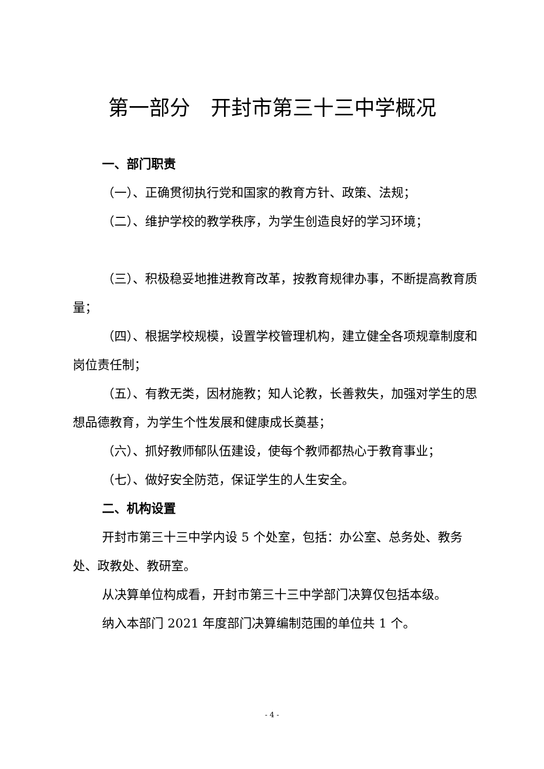第一部分　开封市第三十三中学概况
一、部门职责
（一）、正确贯彻执行党和国家的教育方针、政策、法规；
（二）、维护学校的教学秩序，为学生创造良好的学习环境；
（三）、积极稳妥地推进教育改革，按教育规律办事，不断提高教育质量；
（四）、根据学校规模，设置学校管理机构，建立健全各项规章制度和岗位责任制；
（五）、有教无类，因材施教；知人论教，长善救失，加强对学生的思想品德教育，为学生个性发展和健康成长奠基；
（六）、抓好教师郁队伍建设，使每个教师都热心于教育事业；
（七）、做好安全防范，保证学生的人生安全。
二、机构设置
开封市第三十三中学内设 5 个处室，包括：办公室、总务处、教务处、政教处、教研室。
从决算单位构成看，开封市第三十三中学部门决算仅包括本级。
纳入本部门 2021 年度部门决算编制范围的单位共 1 个。
- 4 -